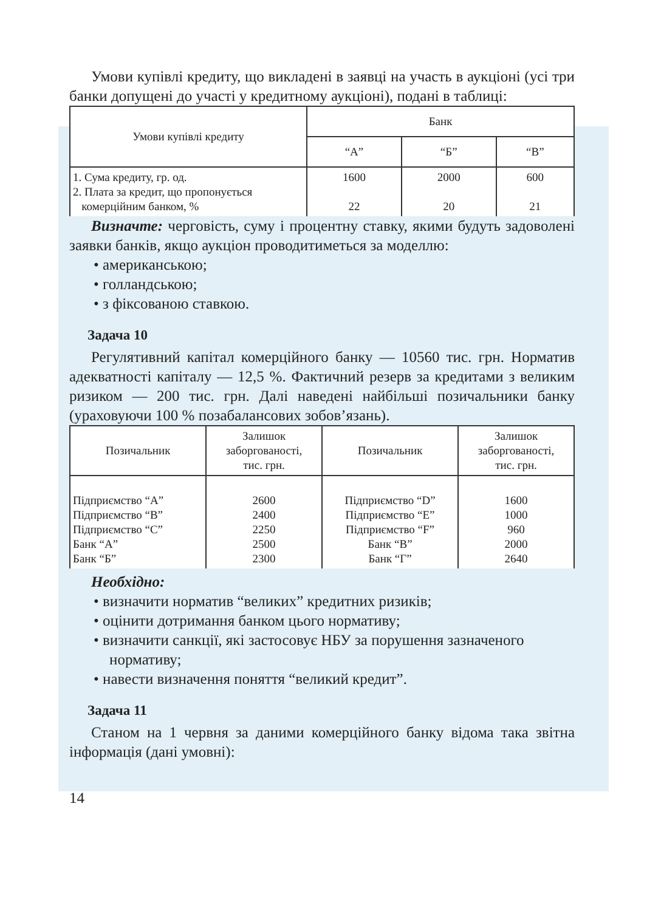Умови купівлі кредиту, що викладені в заявці на участь в аукціоні (усі три банки допущені до участі у кредитному аукціоні), подані в таблиці:
| Умови купівлі кредиту | Банк | | |
| --- | --- | --- | --- |
| | “А” | “Б” | “В” |
| 1. Сума кредиту, гр. од. 2. Плата за кредит, що пропонується комерційним банком, % | 1600 22 | 2000 20 | 600 21 |
Визначте: черговість, суму і процентну ставку, якими будуть задоволені заявки банків, якщо аукціон проводитиметься за моделлю:
• американською;
• голландською;
• з фіксованою ставкою.
Задача 10
Регулятивний капітал комерційного банку — 10560 тис. грн. Норматив адекватності капіталу — 12,5 %. Фактичний резерв за кредитами з великим ризиком — 200 тис. грн. Далі наведені найбільші позичальники банку (ураховуючи 100 % позабалансових зобов’язань).
| Позичальник | Залишок заборгованості, тис. грн. | Позичальник | Залишок заборгованості, тис. грн. |
| --- | --- | --- | --- |
| Підприємство “А” Підприємство “В” Підприємство “С” Банк “А” Банк “Б” | 2600 2400 2250 2500 2300 | Підприємство “D” Підприємство “E” Підприємство “F” Банк “В” Банк “Г” | 1600 1000 960 2000 2640 |
Необхідно:
• визначити норматив “великих” кредитних ризиків;
• оцінити дотримання банком цього нормативу;
• визначити санкції, які застосовує НБУ за порушення зазначеного нормативу;
• навести визначення поняття “великий кредит”.
Задача 11
Станом на 1 червня за даними комерційного банку відома така звітна інформація (дані умовні):
14